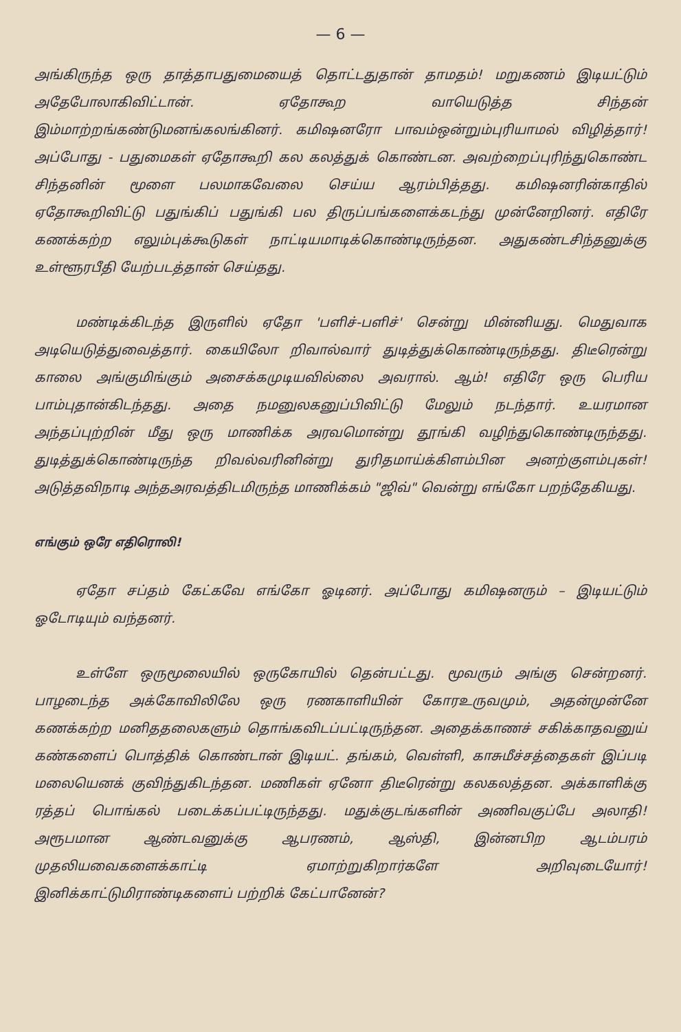— 6 —
அங்கிருந்த ஒரு தாத்தாபதுமையைத் தொட்டதுதான் தாமதம்! மறுகணம் இடியட்டும் அதேபோலாகிவிட்டான். ஏதோகூற வாயெடுத்த சிந்தன் இம்மாற்றங்கண்டுமனங்கலங்கினர். கமிஷனரோ பாவம்ஒன்றும்புரியாமல் விழித்தார்! அப்போது - பதுமைகள் ஏதோகூறி கல கலத்துக் கொண்டன. அவற்றைப்புரிந்துகொண்ட சிந்தனின் மூளை பலமாகவேலை செய்ய ஆரம்பித்தது. கமிஷனரின்காதில் ஏதோகூறிவிட்டு பதுங்கிப் பதுங்கி பல திருப்பங்களைக்கடந்து முன்னேறினர். எதிரே கணக்கற்ற எலும்புக்கூடுகள் நாட்டியமாடிக்கொண்டிருந்தன. அதுகண்டசிந்தனுக்கு உள்ளூரபீதி யேற்படத்தான் செய்தது.
மண்டிக்கிடந்த இருளில் ஏதோ 'பளிச்-பளிச்' சென்று மின்னியது. மெதுவாக அடியெடுத்துவைத்தார். கையிலோ றிவால்வார் துடித்துக்கொண்டிருந்தது. திடீரென்று காலை அங்குமிங்கும் அசைக்கமுடியவில்லை அவரால். ஆம்! எதிரே ஒரு பெரிய பாம்புதான்கிடந்தது. அதை நமனுலகனுப்பிவிட்டு மேலும் நடந்தார். உயரமான அந்தப்புற்றின் மீது ஒரு மாணிக்க அரவமொன்று தூங்கி வழிந்துகொண்டிருந்தது. துடித்துக்கொண்டிருந்த றிவல்வரினின்று துரிதமாய்க்கிளம்பின அனற்குளம்புகள்! அடுத்தவிநாடி அந்தஅரவத்திடமிருந்த மாணிக்கம் "ஜிவ்" வென்று எங்கோ பறந்தேகியது.
எங்கும் ஒரே எதிரொலி!
ஏதோ சப்தம் கேட்கவே எங்கோ ஓடினர். அப்போது கமிஷனரும் – இடியட்டும் ஓடோடியும் வந்தனர்.
உள்ளே ஒருமூலையில் ஒருகோயில் தென்பட்டது. மூவரும் அங்கு சென்றனர். பாழடைந்த அக்கோவிலிலே ஒரு ரணகாளியின் கோரஉருவமும், அதன்முன்னே கணக்கற்ற மனிததலைகளும் தொங்கவிடப்பட்டிருந்தன. அதைக்காணச் சகிக்காதவனுய் கண்களைப் பொத்திக் கொண்டான் இடியட். தங்கம், வெள்ளி, காசுமீச்சத்தைகள் இப்படி மலையெனக் குவிந்துகிடந்தன. மணிகள் ஏனோ திடீரென்று கலகலத்தன. அக்காளிக்கு ரத்தப் பொங்கல் படைக்கப்பட்டிருந்தது. மதுக்குடங்களின் அணிவகுப்பே அலாதி! அரூபமான ஆண்டவனுக்கு ஆபரணம், ஆஸ்தி, இன்னபிற ஆடம்பரம் முதலியவைகளைக்காட்டி ஏமாற்றுகிறார்களே அறிவுடையோர்! இனிக்காட்டுமிராண்டிகளைப் பற்றிக் கேட்பானேன்?